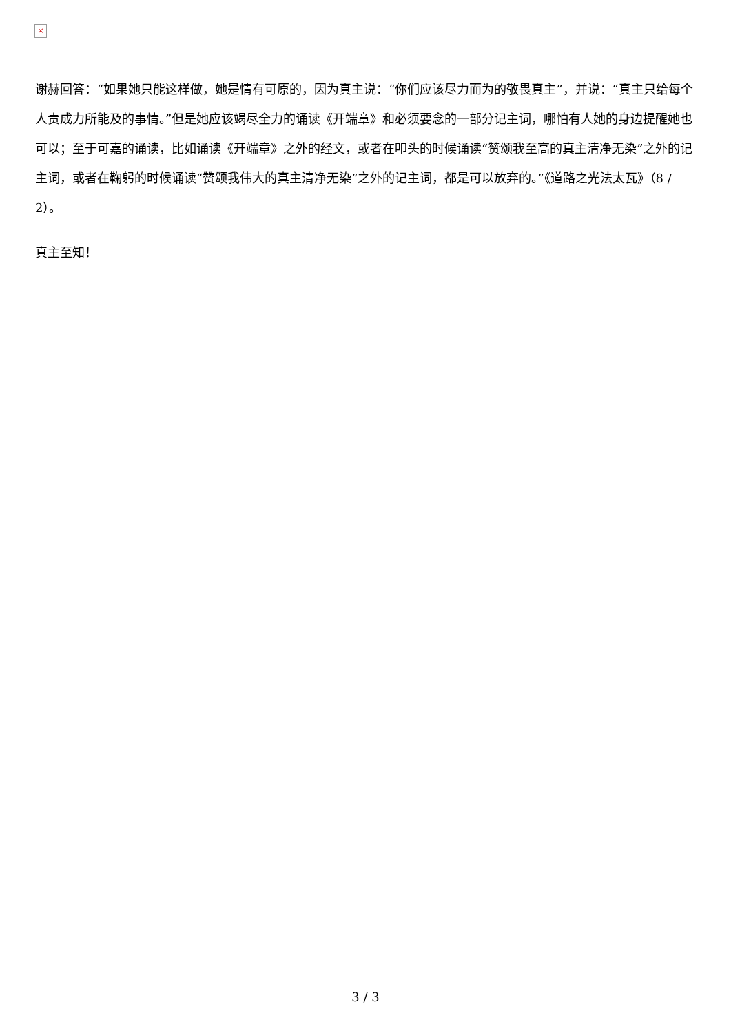×
谢赫回答：“如果她只能这样做，她是情有可原的，因为真主说：“你们应该尽力而为的敬畏真主”，并说：“真主只给每个人责成力所能及的事情。”但是她应该竭尽全力的诵读《开端章》和必须要念的一部分记主词，哪怕有人她的身边提醒她也可以；至于可嘉的诵读，比如诵读《开端章》之外的经文，或者在叩头的时候诵读“赞颂我至高的真主清净无染”之外的记主词，或者在鞠躬的时候诵读“赞颂我伟大的真主清净无染”之外的记主词，都是可以放弃的。”《道路之光法太瓦》（8 / 2）。
真主至知！
3 / 3